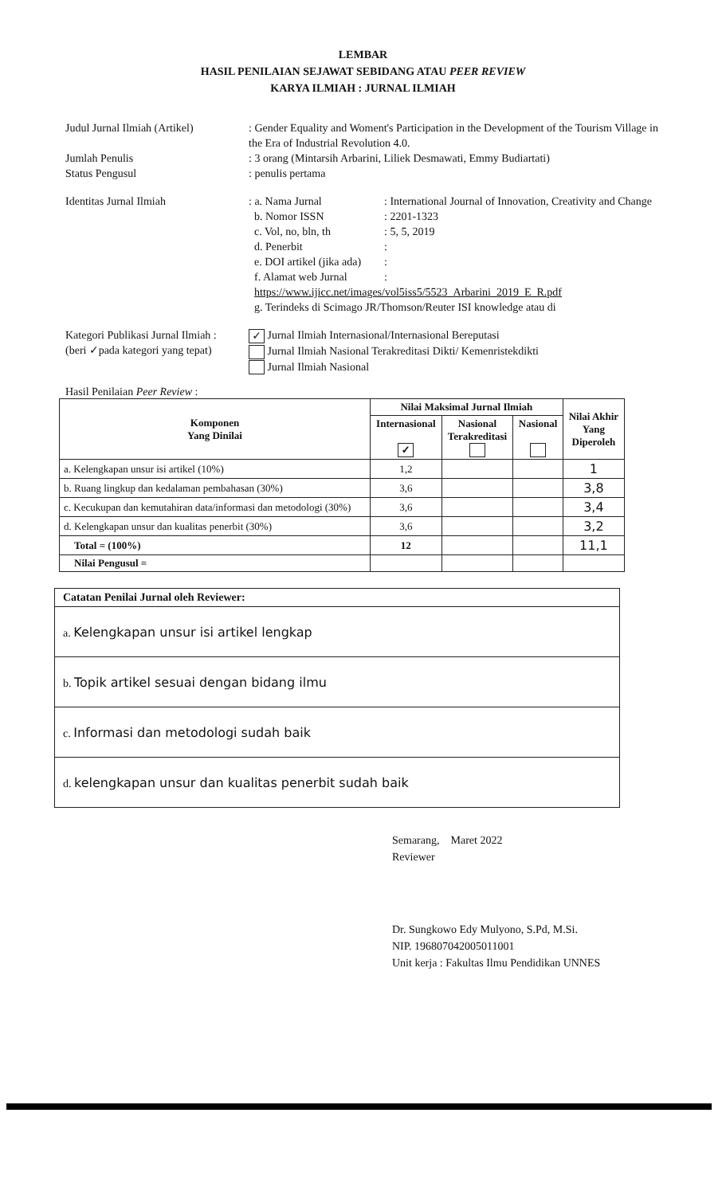LEMBAR
HASIL PENILAIAN SEJAWAT SEBIDANG ATAU PEER REVIEW
KARYA ILMIAH : JURNAL ILMIAH
Judul Jurnal Ilmiah (Artikel)
: Gender Equality and Woment's Participation in the Development of the Tourism Village in the Era of Industrial Revolution 4.0.
Jumlah Penulis : 3 orang (Mintarsih Arbarini, Liliek Desmawati, Emmy Budiartati)
Status Pengusul : penulis pertama
Identitas Jurnal Ilmiah : a. Nama Jurnal : International Journal of Innovation, Creativity and Change
b. Nomor ISSN : 2201-1323
c. Vol, no, bln, th : 5, 5, 2019
d. Penerbit :
e. DOI artikel (jika ada)
:
f. Alamat web Jurnal :
https://www.ijicc.net/images/vol5iss5/5523_Arbarini_2019_E_R.pdf
g. Terindeks di Scimago JR/Thomson/Reuter ISI knowledge atau di
Kategori Publikasi Jurnal Ilmiah :
(beri ✓pada kategori yang tepat)
✓ Jurnal Ilmiah Internasional/Internasional Bereputasi
Jurnal Ilmiah Nasional Terakreditasi Dikti/ Kemenristekdikti
Jurnal Ilmiah Nasional
Hasil Penilaian Peer Review :
| Komponen Yang Dinilai | Nilai Maksimal Jurnal Ilmiah | | | Nilai Akhir Yang Diperoleh |
| --- | --- | --- | --- | --- |
| | Internasional ✓ | Nasional Terakreditasi | Nasional | |
| a. Kelengkapan unsur isi artikel (10%) | 1,2 | | | 1 |
| b. Ruang lingkup dan kedalaman pembahasan (30%) | 3,6 | | | 3,8 |
| c. Kecukupan dan kemutahiran data/informasi dan metodologi (30%) | 3,6 | | | 3,4 |
| d. Kelengkapan unsur dan kualitas penerbit (30%) | 3,6 | | | 3,2 |
| Total = (100%) | 12 | | | 11,1 |
| Nilai Pengusul = | | | | |
| Catatan Penilai Jurnal oleh Reviewer: |
| a. Kelengkapan unsur isi artikel lengkap |
| b. Topik artikel sesuai dengan bidang ilmu |
| c. Informasi dan metodologi sudah baik |
| d. kelengkapan unsur dan kualitas penerbit sudah baik |
Semarang, Maret 2022
Reviewer
Dr. Sungkowo Edy Mulyono, S.Pd, M.Si.
NIP. 196807042005011001
Unit kerja : Fakultas Ilmu Pendidikan UNNES